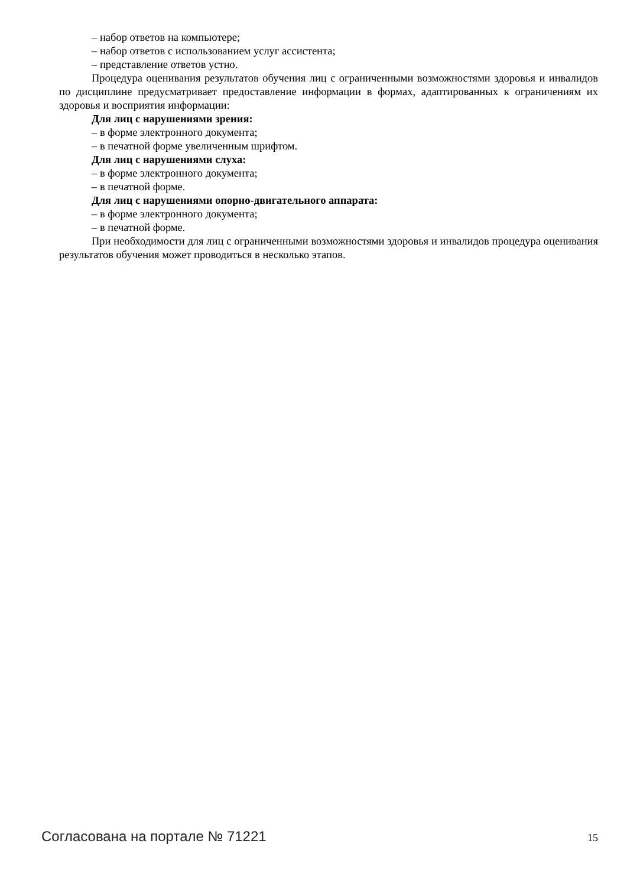– набор ответов на компьютере;
– набор ответов с использованием услуг ассистента;
– представление ответов устно.
Процедура оценивания результатов обучения лиц с ограниченными возможностями здоровья и инвалидов по дисциплине предусматривает предоставление информации в формах, адаптированных к ограничениям их здоровья и восприятия информации:
Для лиц с нарушениями зрения:
– в форме электронного документа;
– в печатной форме увеличенным шрифтом.
Для лиц с нарушениями слуха:
– в форме электронного документа;
– в печатной форме.
Для лиц с нарушениями опорно-двигательного аппарата:
– в форме электронного документа;
– в печатной форме.
При необходимости для лиц с ограниченными возможностями здоровья и инвалидов процедура оценивания результатов обучения может проводиться в несколько этапов.
Согласована на портале № 71221 15